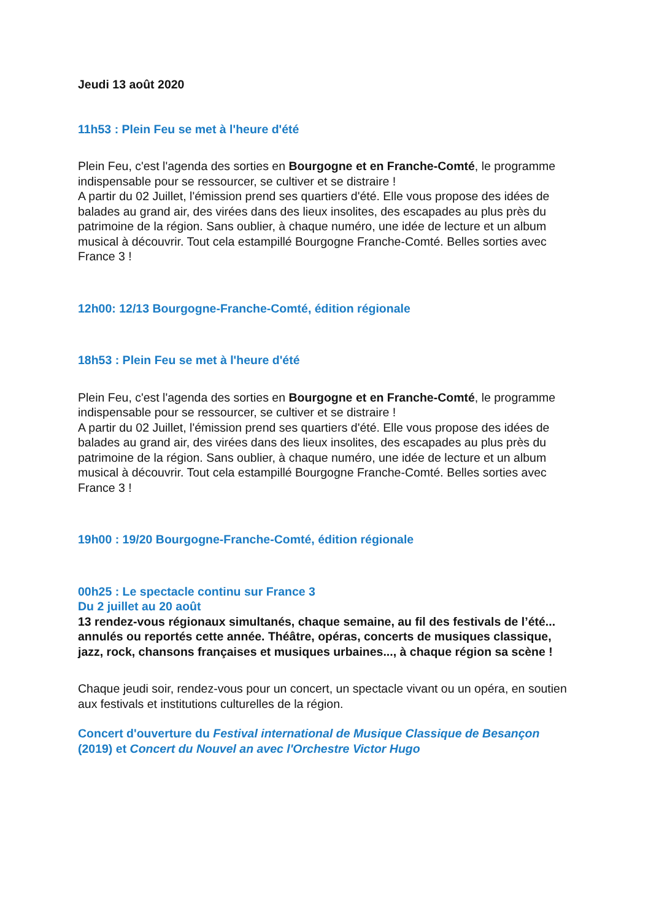Jeudi 13 août 2020
11h53 : Plein Feu se met à l'heure d'été
Plein Feu, c'est l'agenda des sorties en Bourgogne et en Franche-Comté, le programme indispensable pour se ressourcer, se cultiver et se distraire !
A partir du 02 Juillet, l'émission prend ses quartiers d'été. Elle vous propose des idées de balades au grand air, des virées dans des lieux insolites, des escapades au plus près du patrimoine de la région. Sans oublier, à chaque numéro, une idée de lecture et un album musical à découvrir. Tout cela estampillé Bourgogne Franche-Comté. Belles sorties avec France 3 !
12h00: 12/13 Bourgogne-Franche-Comté, édition régionale
18h53 : Plein Feu se met à l'heure d'été
Plein Feu, c'est l'agenda des sorties en Bourgogne et en Franche-Comté, le programme indispensable pour se ressourcer, se cultiver et se distraire !
A partir du 02 Juillet, l'émission prend ses quartiers d'été. Elle vous propose des idées de balades au grand air, des virées dans des lieux insolites, des escapades au plus près du patrimoine de la région. Sans oublier, à chaque numéro, une idée de lecture et un album musical à découvrir. Tout cela estampillé Bourgogne Franche-Comté. Belles sorties avec France 3 !
19h00 : 19/20 Bourgogne-Franche-Comté, édition régionale
00h25 : Le spectacle continu sur France 3
Du 2 juillet au 20 août
13 rendez-vous régionaux simultanés, chaque semaine, au fil des festivals de l’été... annulés ou reportés cette année. Théâtre, opéras, concerts de musiques classique, jazz, rock, chansons françaises et musiques urbaines..., à chaque région sa scène !
Chaque jeudi soir, rendez-vous pour un concert, un spectacle vivant ou un opéra, en soutien aux festivals et institutions culturelles de la région.
Concert d'ouverture du Festival international de Musique Classique de Besançon (2019) et Concert du Nouvel an avec l'Orchestre Victor Hugo